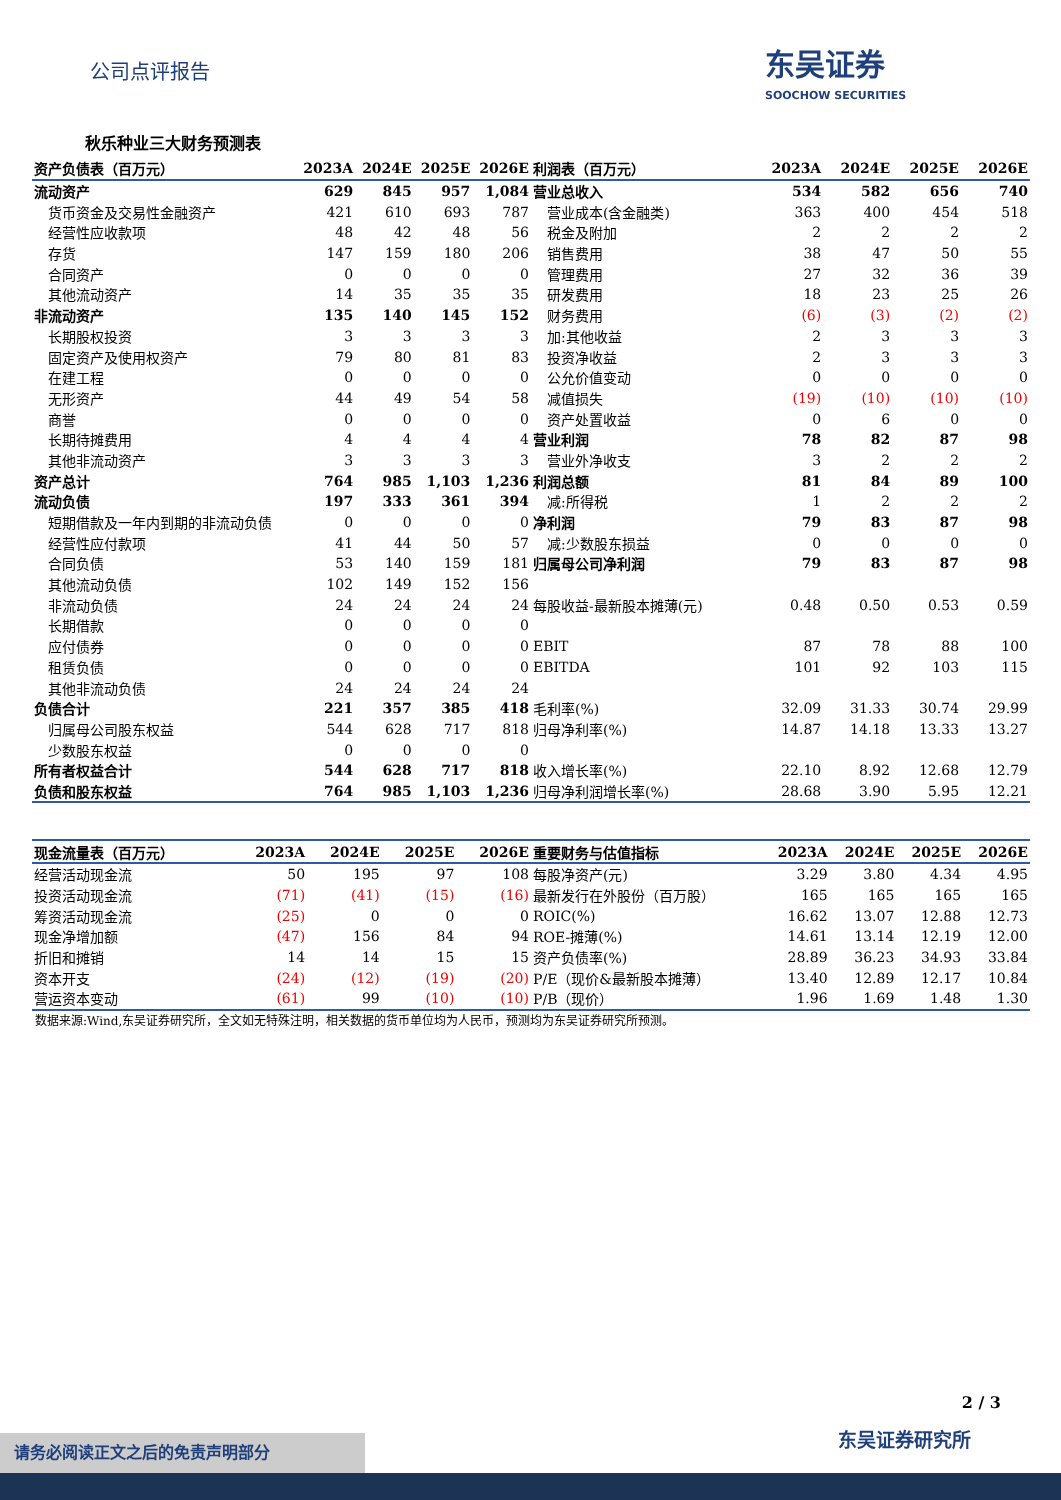公司点评报告
东吴证券
SOOCHOW SECURITIES
秋乐种业三大财务预测表
| 资产负债表（百万元） | 2023A | 2024E | 2025E | 2026E |
| --- | --- | --- | --- | --- |
| 流动资产 | 629 | 845 | 957 | 1,084 |
| 货币资金及交易性金融资产 | 421 | 610 | 693 | 787 |
| 经营性应收款项 | 48 | 42 | 48 | 56 |
| 存货 | 147 | 159 | 180 | 206 |
| 合同资产 | 0 | 0 | 0 | 0 |
| 其他流动资产 | 14 | 35 | 35 | 35 |
| 非流动资产 | 135 | 140 | 145 | 152 |
| 长期股权投资 | 3 | 3 | 3 | 3 |
| 固定资产及使用权资产 | 79 | 80 | 81 | 83 |
| 在建工程 | 0 | 0 | 0 | 0 |
| 无形资产 | 44 | 49 | 54 | 58 |
| 商誉 | 0 | 0 | 0 | 0 |
| 长期待摊费用 | 4 | 4 | 4 | 4 |
| 其他非流动资产 | 3 | 3 | 3 | 3 |
| 资产总计 | 764 | 985 | 1,103 | 1,236 |
| 流动负债 | 197 | 333 | 361 | 394 |
| 短期借款及一年内到期的非流动负债 | 0 | 0 | 0 | 0 |
| 经营性应付款项 | 41 | 44 | 50 | 57 |
| 合同负债 | 53 | 140 | 159 | 181 |
| 其他流动负债 | 102 | 149 | 152 | 156 |
| 非流动负债 | 24 | 24 | 24 | 24 |
| 长期借款 | 0 | 0 | 0 | 0 |
| 应付债券 | 0 | 0 | 0 | 0 |
| 租赁负债 | 0 | 0 | 0 | 0 |
| 其他非流动负债 | 24 | 24 | 24 | 24 |
| 负债合计 | 221 | 357 | 385 | 418 |
| 归属母公司股东权益 | 544 | 628 | 717 | 818 |
| 少数股东权益 | 0 | 0 | 0 | 0 |
| 所有者权益合计 | 544 | 628 | 717 | 818 |
| 负债和股东权益 | 764 | 985 | 1,103 | 1,236 |
| 利润表（百万元） | 2023A | 2024E | 2025E | 2026E |
| --- | --- | --- | --- | --- |
| 营业总收入 | 534 | 582 | 656 | 740 |
| 营业成本(含金融类) | 363 | 400 | 454 | 518 |
| 税金及附加 | 2 | 2 | 2 | 2 |
| 销售费用 | 38 | 47 | 50 | 55 |
| 管理费用 | 27 | 32 | 36 | 39 |
| 研发费用 | 18 | 23 | 25 | 26 |
| 财务费用 | (6) | (3) | (2) | (2) |
| 加:其他收益 | 2 | 3 | 3 | 3 |
| 投资净收益 | 2 | 3 | 3 | 3 |
| 公允价值变动 | 0 | 0 | 0 | 0 |
| 减值损失 | (19) | (10) | (10) | (10) |
| 资产处置收益 | 0 | 6 | 0 | 0 |
| 营业利润 | 78 | 82 | 87 | 98 |
| 营业外净收支 | 3 | 2 | 2 | 2 |
| 利润总额 | 81 | 84 | 89 | 100 |
| 减:所得税 | 1 | 2 | 2 | 2 |
| 净利润 | 79 | 83 | 87 | 98 |
| 减:少数股东损益 | 0 | 0 | 0 | 0 |
| 归属母公司净利润 | 79 | 83 | 87 | 98 |
| 每股收益-最新股本摊薄(元) | 0.48 | 0.50 | 0.53 | 0.59 |
| EBIT | 87 | 78 | 88 | 100 |
| EBITDA | 101 | 92 | 103 | 115 |
| 毛利率(%) | 32.09 | 31.33 | 30.74 | 29.99 |
| 归母净利率(%) | 14.87 | 14.18 | 13.33 | 13.27 |
| 收入增长率(%) | 22.10 | 8.92 | 12.68 | 12.79 |
| 归母净利润增长率(%) | 28.68 | 3.90 | 5.95 | 12.21 |
| 现金流量表（百万元） | 2023A | 2024E | 2025E | 2026E |
| --- | --- | --- | --- | --- |
| 经营活动现金流 | 50 | 195 | 97 | 108 |
| 投资活动现金流 | (71) | (41) | (15) | (16) |
| 筹资活动现金流 | (25) | 0 | 0 | 0 |
| 现金净增加额 | (47) | 156 | 84 | 94 |
| 折旧和摊销 | 14 | 14 | 15 | 15 |
| 资本开支 | (24) | (12) | (19) | (20) |
| 营运资本变动 | (61) | 99 | (10) | (10) |
| 重要财务与估值指标 | 2023A | 2024E | 2025E | 2026E |
| --- | --- | --- | --- | --- |
| 每股净资产(元) | 3.29 | 3.80 | 4.34 | 4.95 |
| 最新发行在外股份（百万股） | 165 | 165 | 165 | 165 |
| ROIC(%) | 16.62 | 13.07 | 12.88 | 12.73 |
| ROE-摊薄(%) | 14.61 | 13.14 | 12.19 | 12.00 |
| 资产负债率(%) | 28.89 | 36.23 | 34.93 | 33.84 |
| P/E（现价&最新股本摊薄） | 13.40 | 12.89 | 12.17 | 10.84 |
| P/B（现价） | 1.96 | 1.69 | 1.48 | 1.30 |
数据来源:Wind,东吴证券研究所，全文如无特殊注明，相关数据的货币单位均为人民币，预测均为东吴证券研究所预测。
2 / 3
东吴证券研究所 请务必阅读正文之后的免责声明部分